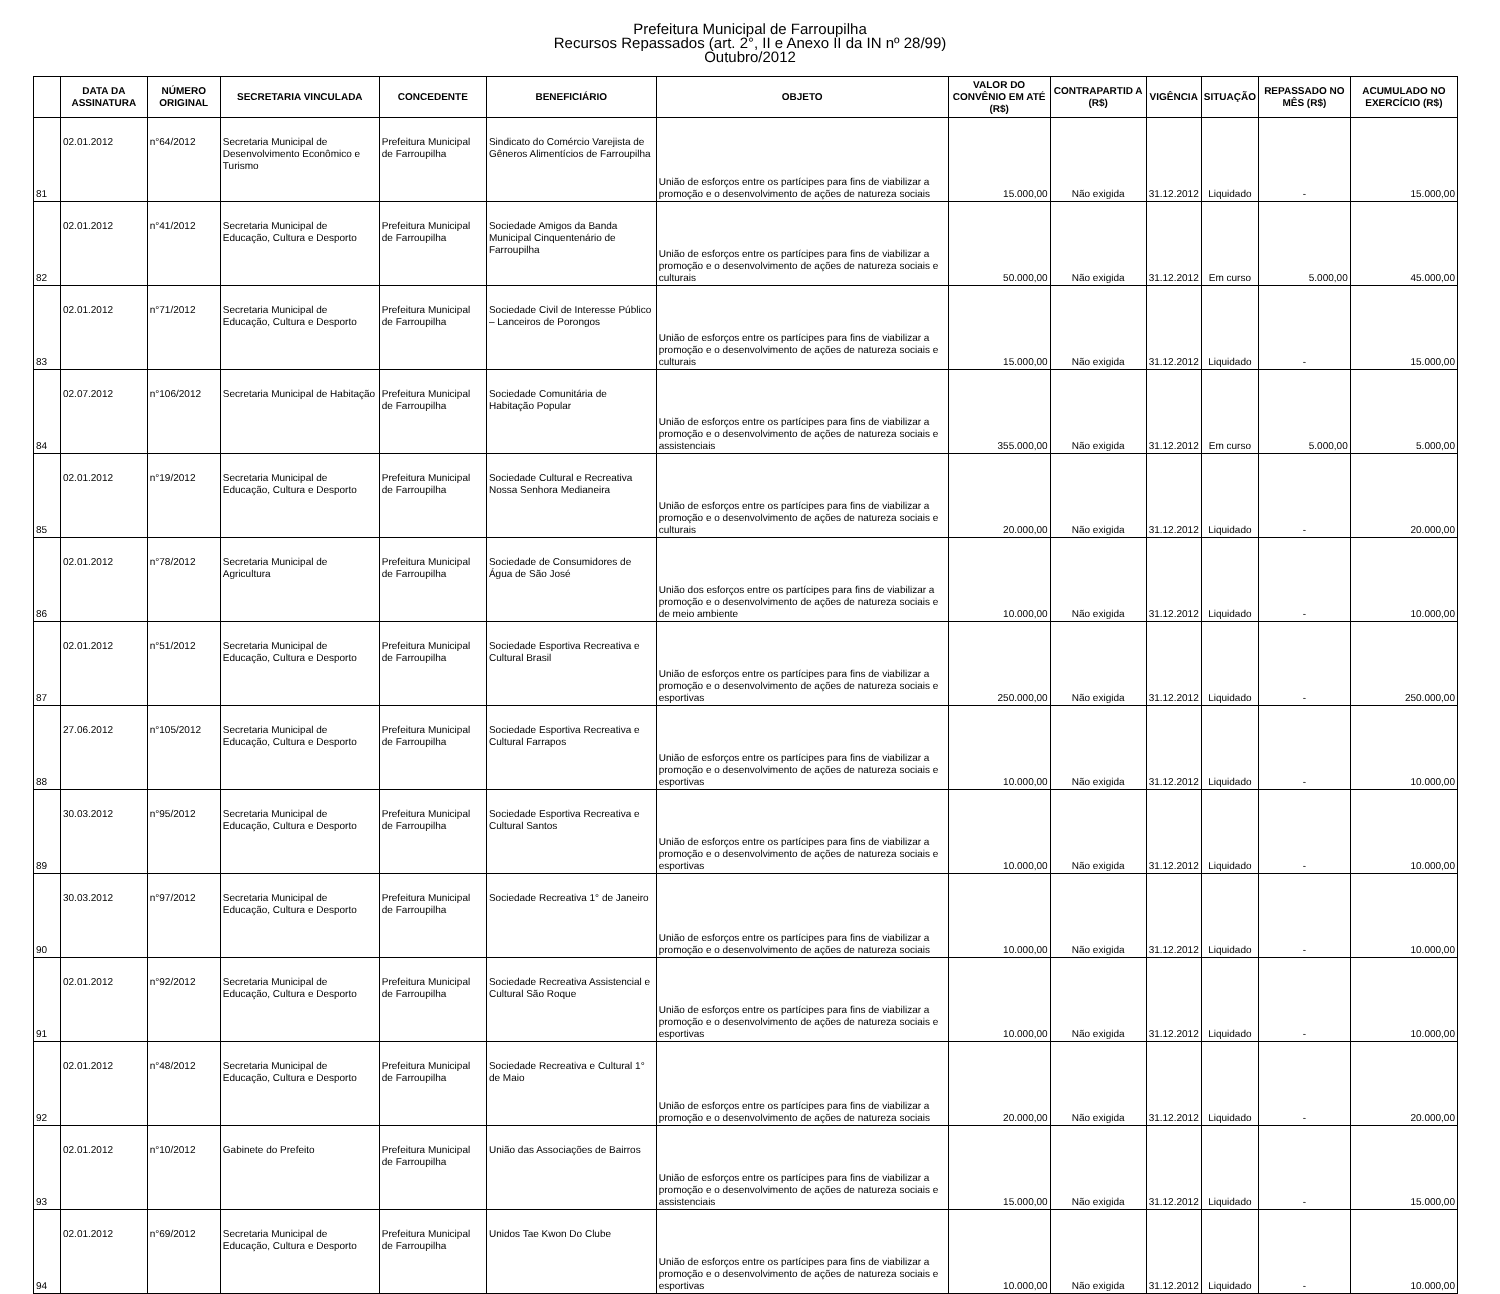Prefeitura Municipal de Farroupilha
Recursos Repassados (art. 2°, II e Anexo II da IN nº 28/99)
Outubro/2012
| | DATA DA ASSINATURA | NÚMERO ORIGINAL | SECRETARIA VINCULADA | CONCEDENTE | BENEFICIÁRIO | OBJETO | VALOR DO CONVÊNIO EM ATÉ (R$) | CONTRAPARTID A (R$) | VIGÊNCIA | SITUAÇÃO | REPASSADO NO MÊS (R$) | ACUMULADO NO EXERCÍCIO (R$) |
| --- | --- | --- | --- | --- | --- | --- | --- | --- | --- | --- | --- | --- |
| 81 | 02.01.2012 | n°64/2012 | Secretaria Municipal de Desenvolvimento Econômico e Turismo | Prefeitura Municipal de Farroupilha | Sindicato do Comércio Varejista de Gêneros Alimentícios de Farroupilha | União de esforços entre os partícipes para fins de viabilizar a promoção e o desenvolvimento de ações de natureza sociais | 15.000,00 | Não exigida | 31.12.2012 | Liquidado | - | 15.000,00 |
| 82 | 02.01.2012 | n°41/2012 | Secretaria Municipal de Educação, Cultura e Desporto | Prefeitura Municipal de Farroupilha | Sociedade Amigos da Banda Municipal Cinquentenário de Farroupilha | União de esforços entre os partícipes para fins de viabilizar a promoção e o desenvolvimento de ações de natureza sociais e culturais | 50.000,00 | Não exigida | 31.12.2012 | Em curso | 5.000,00 | 45.000,00 |
| 83 | 02.01.2012 | n°71/2012 | Secretaria Municipal de Educação, Cultura e Desporto | Prefeitura Municipal de Farroupilha | Sociedade Civil de Interesse Público – Lanceiros de Porongos | União de esforços entre os partícipes para fins de viabilizar a promoção e o desenvolvimento de ações de natureza sociais e culturais | 15.000,00 | Não exigida | 31.12.2012 | Liquidado | - | 15.000,00 |
| 84 | 02.07.2012 | n°106/2012 | Secretaria Municipal de Habitação | Prefeitura Municipal de Farroupilha | Sociedade Comunitária de Habitação Popular | União de esforços entre os partícipes para fins de viabilizar a promoção e o desenvolvimento de ações de natureza sociais e assistenciais | 355.000,00 | Não exigida | 31.12.2012 | Em curso | 5.000,00 | 5.000,00 |
| 85 | 02.01.2012 | n°19/2012 | Secretaria Municipal de Educação, Cultura e Desporto | Prefeitura Municipal de Farroupilha | Sociedade Cultural e Recreativa Nossa Senhora Medianeira | União de esforços entre os partícipes para fins de viabilizar a promoção e o desenvolvimento de ações de natureza sociais e culturais | 20.000,00 | Não exigida | 31.12.2012 | Liquidado | - | 20.000,00 |
| 86 | 02.01.2012 | n°78/2012 | Secretaria Municipal de Agricultura | Prefeitura Municipal de Farroupilha | Sociedade de Consumidores de Água de São José | União dos esforços entre os partícipes para fins de viabilizar a promoção e o desenvolvimento de ações de natureza sociais e de meio ambiente | 10.000,00 | Não exigida | 31.12.2012 | Liquidado | - | 10.000,00 |
| 87 | 02.01.2012 | n°51/2012 | Secretaria Municipal de Educação, Cultura e Desporto | Prefeitura Municipal de Farroupilha | Sociedade Esportiva Recreativa e Cultural Brasil | União de esforços entre os partícipes para fins de viabilizar a promoção e o desenvolvimento de ações de natureza sociais e esportivas | 250.000,00 | Não exigida | 31.12.2012 | Liquidado | - | 250.000,00 |
| 88 | 27.06.2012 | n°105/2012 | Secretaria Municipal de Educação, Cultura e Desporto | Prefeitura Municipal de Farroupilha | Sociedade Esportiva Recreativa e Cultural Farrapos | União de esforços entre os partícipes para fins de viabilizar a promoção e o desenvolvimento de ações de natureza sociais e esportivas | 10.000,00 | Não exigida | 31.12.2012 | Liquidado | - | 10.000,00 |
| 89 | 30.03.2012 | n°95/2012 | Secretaria Municipal de Educação, Cultura e Desporto | Prefeitura Municipal de Farroupilha | Sociedade Esportiva Recreativa e Cultural Santos | União de esforços entre os partícipes para fins de viabilizar a promoção e o desenvolvimento de ações de natureza sociais e esportivas | 10.000,00 | Não exigida | 31.12.2012 | Liquidado | - | 10.000,00 |
| 90 | 30.03.2012 | n°97/2012 | Secretaria Municipal de Educação, Cultura e Desporto | Prefeitura Municipal de Farroupilha | Sociedade Recreativa 1° de Janeiro | União de esforços entre os partícipes para fins de viabilizar a promoção e o desenvolvimento de ações de natureza sociais | 10.000,00 | Não exigida | 31.12.2012 | Liquidado | - | 10.000,00 |
| 91 | 02.01.2012 | n°92/2012 | Secretaria Municipal de Educação, Cultura e Desporto | Prefeitura Municipal de Farroupilha | Sociedade Recreativa Assistencial e Cultural São Roque | União de esforços entre os partícipes para fins de viabilizar a promoção e o desenvolvimento de ações de natureza sociais e esportivas | 10.000,00 | Não exigida | 31.12.2012 | Liquidado | - | 10.000,00 |
| 92 | 02.01.2012 | n°48/2012 | Secretaria Municipal de Educação, Cultura e Desporto | Prefeitura Municipal de Farroupilha | Sociedade Recreativa e Cultural 1° de Maio | União de esforços entre os partícipes para fins de viabilizar a promoção e o desenvolvimento de ações de natureza sociais | 20.000,00 | Não exigida | 31.12.2012 | Liquidado | - | 20.000,00 |
| 93 | 02.01.2012 | n°10/2012 | Gabinete do Prefeito | Prefeitura Municipal de Farroupilha | União das Associações de Bairros | União de esforços entre os partícipes para fins de viabilizar a promoção e o desenvolvimento de ações de natureza sociais e assistenciais | 15.000,00 | Não exigida | 31.12.2012 | Liquidado | - | 15.000,00 |
| 94 | 02.01.2012 | n°69/2012 | Secretaria Municipal de Educação, Cultura e Desporto | Prefeitura Municipal de Farroupilha | Unidos Tae Kwon Do Clube | União de esforços entre os partícipes para fins de viabilizar a promoção e o desenvolvimento de ações de natureza sociais e esportivas | 10.000,00 | Não exigida | 31.12.2012 | Liquidado | - | 10.000,00 |